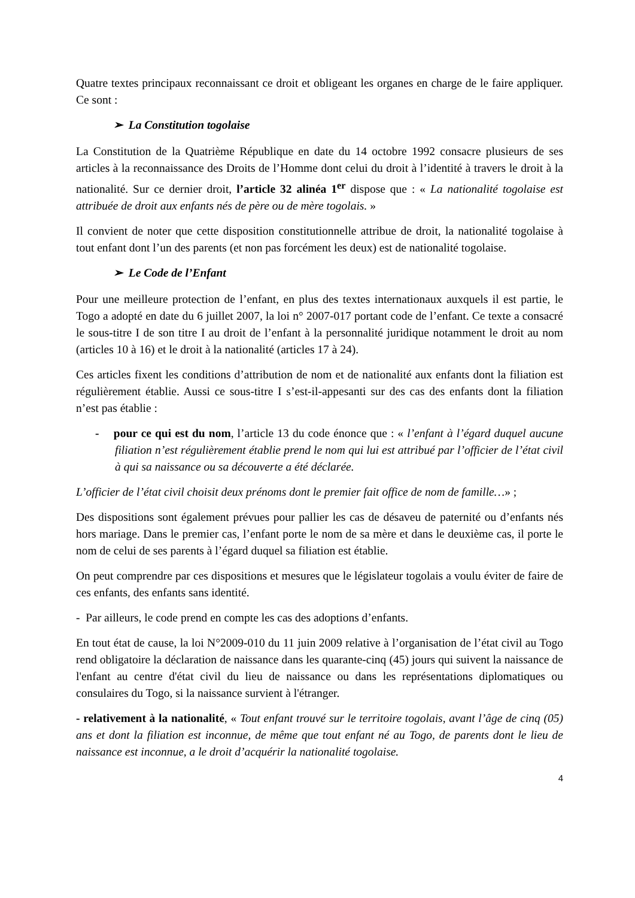Quatre textes principaux reconnaissant ce droit et obligeant les organes en charge de le faire appliquer. Ce sont :
➢ La Constitution togolaise
La Constitution de la Quatrième République en date du 14 octobre 1992 consacre plusieurs de ses articles à la reconnaissance des Droits de l’Homme dont celui du droit à l’identité à travers le droit à la nationalité. Sur ce dernier droit, l’article 32 alinéa 1<sup>er</sup> dispose que : « La nationalité togolaise est attribuée de droit aux enfants nés de père ou de mère togolais. »
Il convient de noter que cette disposition constitutionnelle attribue de droit, la nationalité togolaise à tout enfant dont l’un des parents (et non pas forcément les deux) est de nationalité togolaise.
➢ Le Code de l’Enfant
Pour une meilleure protection de l’enfant, en plus des textes internationaux auxquels il est partie, le Togo a adopté en date du 6 juillet 2007, la loi n° 2007-017 portant code de l’enfant. Ce texte a consacré le sous-titre I de son titre I au droit de l’enfant à la personnalité juridique notamment le droit au nom (articles 10 à 16) et le droit à la nationalité (articles 17 à 24).
Ces articles fixent les conditions d’attribution de nom et de nationalité aux enfants dont la filiation est régulièrement établie. Aussi ce sous-titre I s’est-il-appesanti sur des cas des enfants dont la filiation n’est pas établie :
- pour ce qui est du nom, l’article 13 du code énonce que : « l’enfant à l’égard duquel aucune filiation n’est régulièrement établie prend le nom qui lui est attribué par l’officier de l’état civil à qui sa naissance ou sa découverte a été déclarée.
L’officier de l’état civil choisit deux prénoms dont le premier fait office de nom de famille…» ;
Des dispositions sont également prévues pour pallier les cas de désaveu de paternité ou d’enfants nés hors mariage. Dans le premier cas, l’enfant porte le nom de sa mère et dans le deuxième cas, il porte le nom de celui de ses parents à l’égard duquel sa filiation est établie.
On peut comprendre par ces dispositions et mesures que le législateur togolais a voulu éviter de faire de ces enfants, des enfants sans identité.
- Par ailleurs, le code prend en compte les cas des adoptions d’enfants.
En tout état de cause, la loi N°2009-010 du 11 juin 2009 relative à l’organisation de l’état civil au Togo rend obligatoire la déclaration de naissance dans les quarante-cinq (45) jours qui suivent la naissance de l'enfant au centre d'état civil du lieu de naissance ou dans les représentations diplomatiques ou consulaires du Togo, si la naissance survient à l'étranger.
- relativement à la nationalité, « Tout enfant trouvé sur le territoire togolais, avant l’âge de cinq (05) ans et dont la filiation est inconnue, de même que tout enfant né au Togo, de parents dont le lieu de naissance est inconnue, a le droit d’acquérir la nationalité togolaise.
4